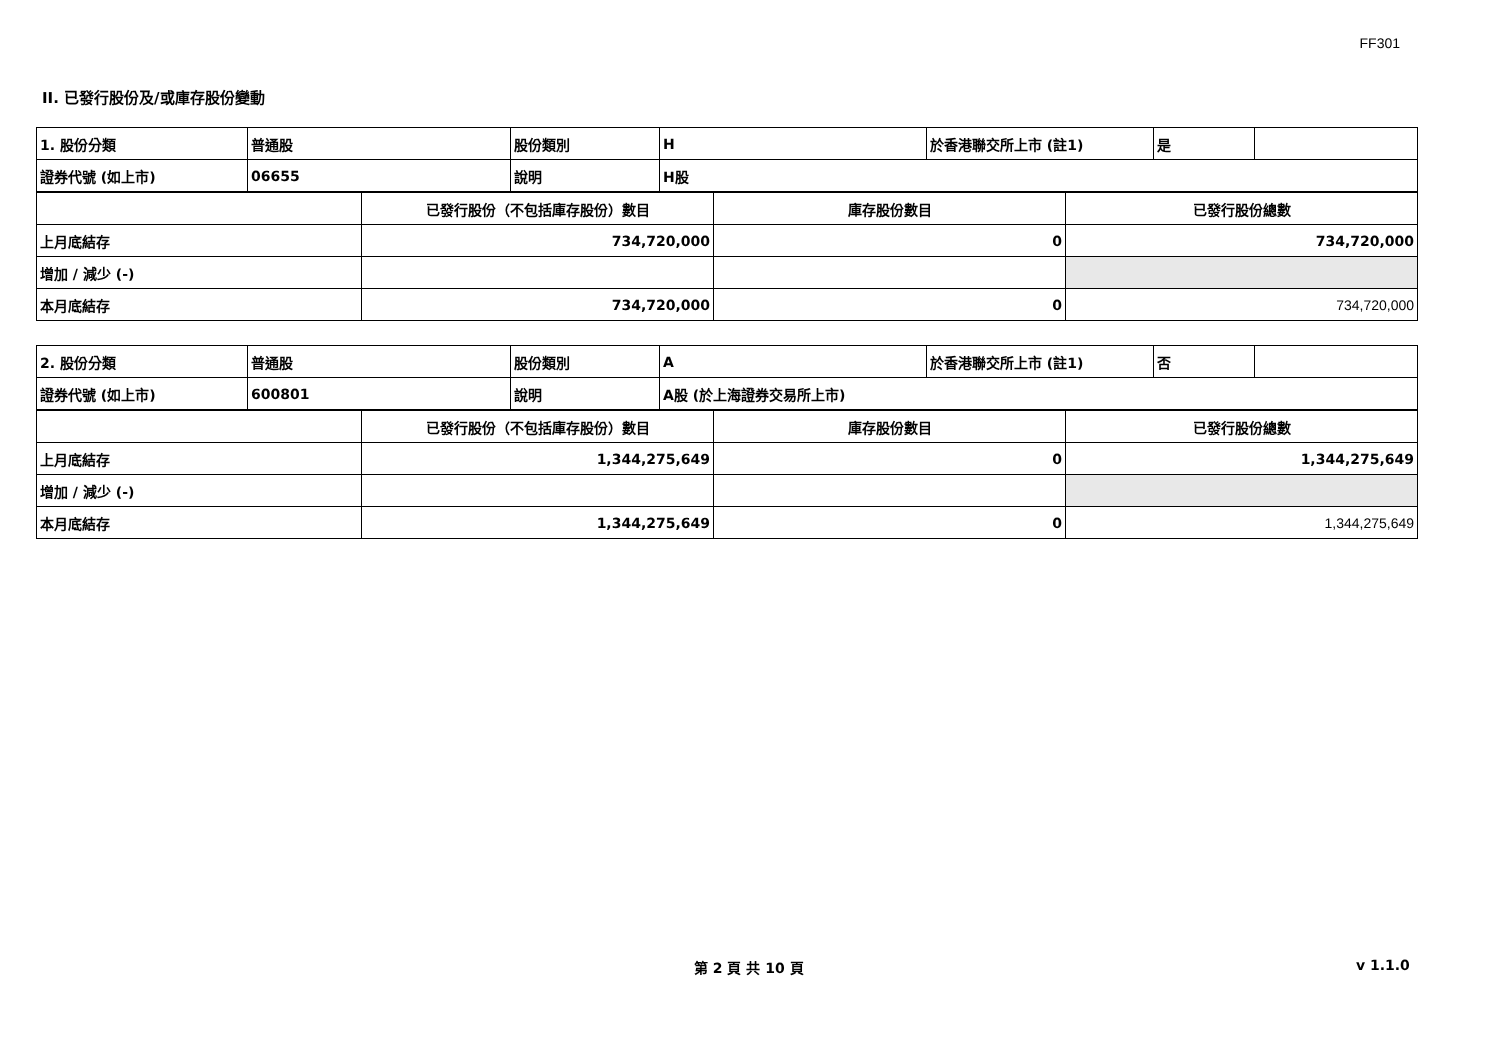FF301
II. 已發行股份及/或庫存股份變動
| 1. 股份分類 | 普通股 | 股份類別 | H | 於香港聯交所上市 (註1) | 是 | |
| 證券代號 (如上市) | 06655 | 說明 | H股 | | | |
| | 已發行股份（不包括庫存股份）數目 | 庫存股份數目 | 已發行股份總數 |
| 上月底結存 | 734,720,000 | 0 | 734,720,000 |
| 增加 / 減少 (-) | | | |
| 本月底結存 | 734,720,000 | 0 | 734,720,000 |
| 2. 股份分類 | 普通股 | 股份類別 | A | 於香港聯交所上市 (註1) | 否 | |
| 證券代號 (如上市) | 600801 | 說明 | A股 (於上海證券交易所上市) | | | |
| | 已發行股份（不包括庫存股份）數目 | 庫存股份數目 | 已發行股份總數 |
| 上月底結存 | 1,344,275,649 | 0 | 1,344,275,649 |
| 增加 / 減少 (-) | | | |
| 本月底結存 | 1,344,275,649 | 0 | 1,344,275,649 |
第 2 頁 共 10 頁 v 1.1.0